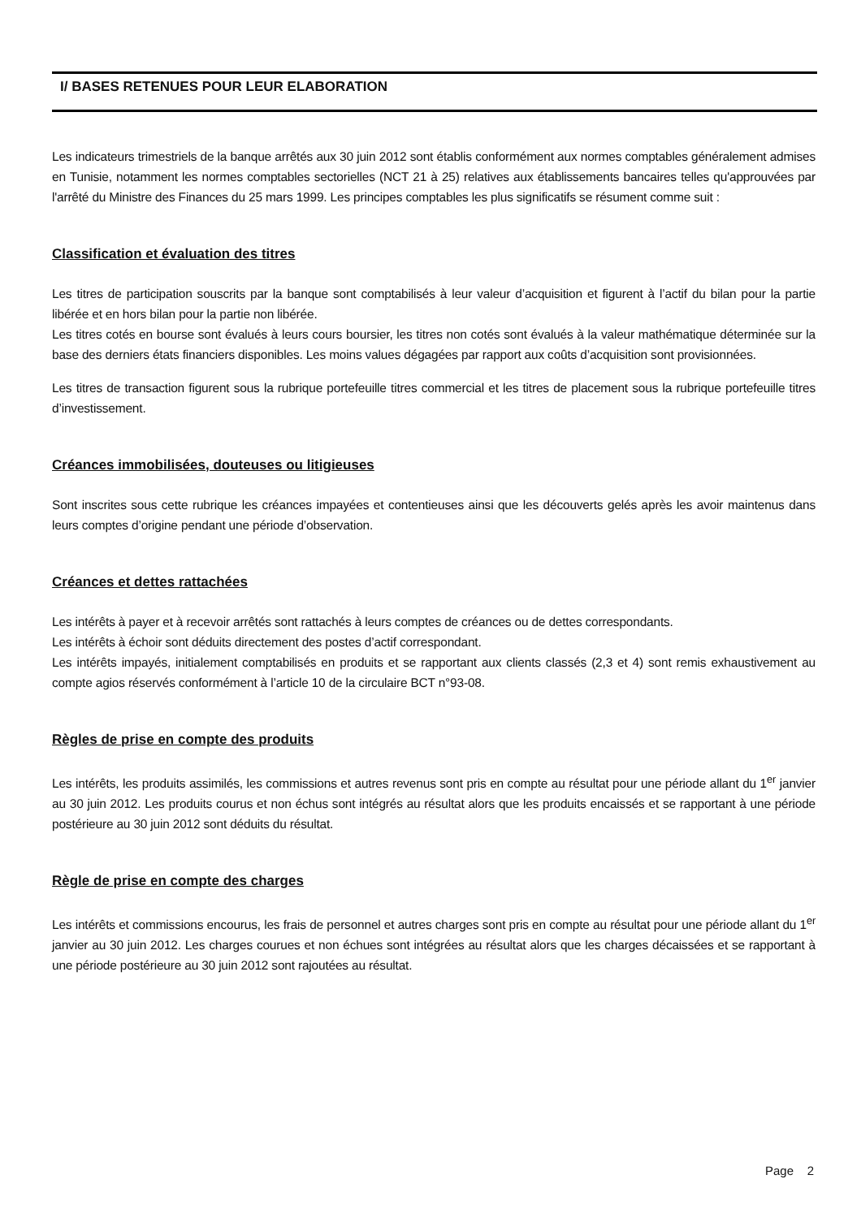I/ BASES RETENUES POUR LEUR ELABORATION
Les indicateurs trimestriels de la banque arrêtés aux 30 juin 2012 sont établis conformément aux normes comptables généralement admises en Tunisie, notamment les normes comptables sectorielles (NCT 21 à 25) relatives aux établissements bancaires telles qu'approuvées par l'arrêté du Ministre des Finances du 25 mars 1999. Les principes comptables les plus significatifs se résument comme suit :
Classification et évaluation des titres
Les titres de participation souscrits par la banque sont comptabilisés à leur valeur d’acquisition et figurent à l’actif du bilan pour la partie libérée et en hors bilan pour la partie non libérée.
Les titres cotés en bourse sont évalués à leurs cours boursier, les titres non cotés sont évalués à la valeur mathématique déterminée sur la base des derniers états financiers disponibles. Les moins values dégagées par rapport aux coûts d’acquisition sont provisionnées.
Les titres de transaction figurent sous la rubrique portefeuille titres commercial et les titres de placement sous la rubrique portefeuille titres d’investissement.
Créances immobilisées, douteuses ou litigieuses
Sont inscrites sous cette rubrique les créances impayées et contentieuses ainsi que les découverts gelés après les avoir maintenus dans leurs comptes d’origine pendant une période d’observation.
Créances et dettes rattachées
Les intérêts à payer et à recevoir arrêtés sont rattachés à leurs comptes de créances ou de dettes correspondants.
Les intérêts à échoir sont déduits directement des postes d’actif correspondant.
Les intérêts impayés, initialement comptabilisés en produits et se rapportant aux clients classés (2,3 et 4) sont remis exhaustivement au compte agios réservés conformément à l’article 10 de la circulaire BCT n°93-08.
Règles de prise en compte des produits
Les intérêts, les produits assimilés, les commissions et autres revenus sont pris en compte au résultat pour une période allant du 1<sup>er</sup> janvier au 30 juin 2012. Les produits courus et non échus sont intégrés au résultat alors que les produits encaissés et se rapportant à une période postérieure au 30 juin 2012 sont déduits du résultat.
Règle de prise en compte des charges
Les intérêts et commissions encourus, les frais de personnel et autres charges sont pris en compte au résultat pour une période allant du 1<sup>er</sup> janvier au 30 juin 2012. Les charges courues et non échues sont intégrées au résultat alors que les charges décaissées et se rapportant à une période postérieure au 30 juin 2012 sont rajoutées au résultat.
Page 2